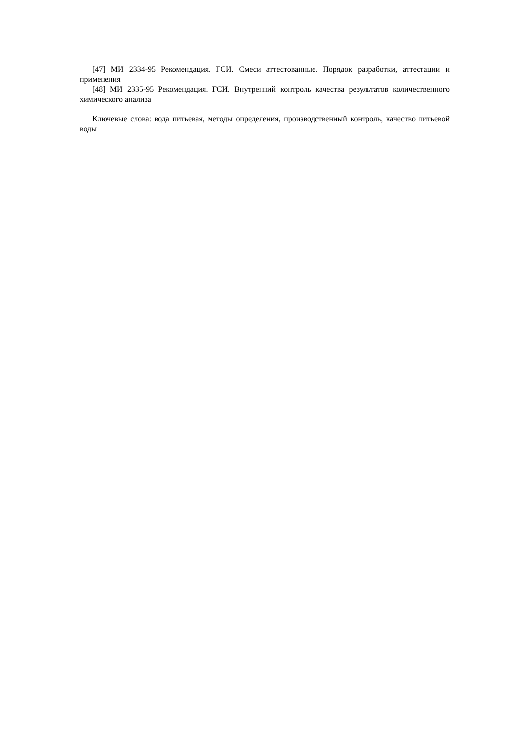[47] МИ 2334-95 Рекомендация. ГСИ. Смеси аттестованные. Порядок разработки, аттестации и применения
[48] МИ 2335-95 Рекомендация. ГСИ. Внутренний контроль качества результатов количественного химического анализа
Ключевые слова: вода питьевая, методы определения, производственный контроль, качество питьевой воды